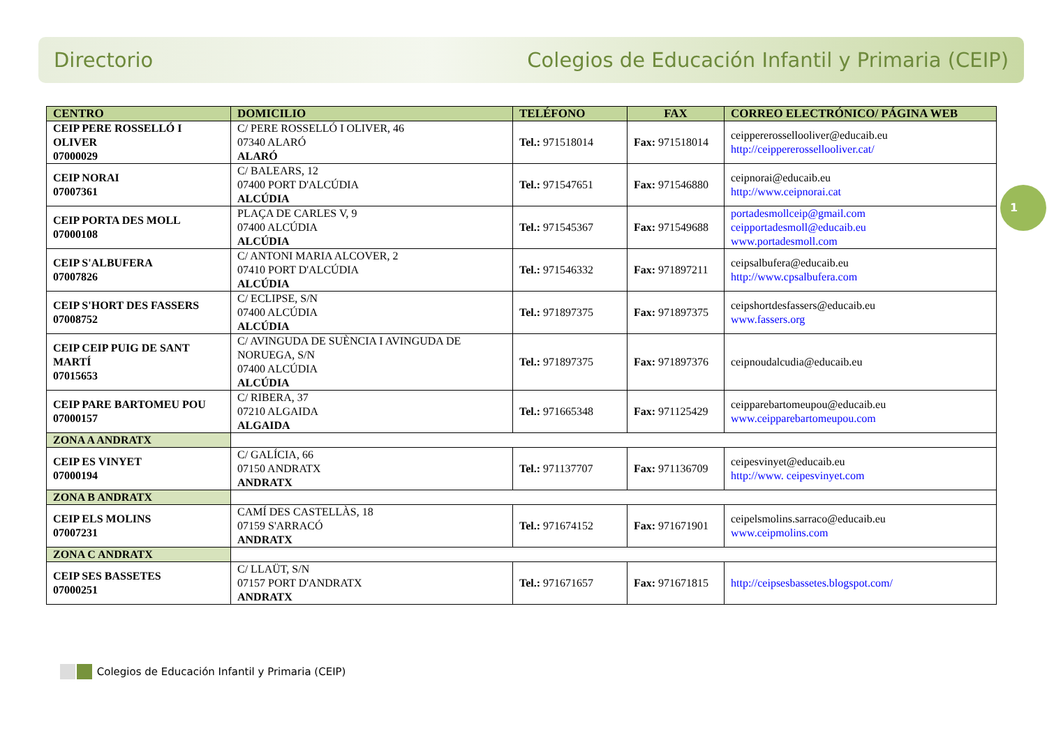Directorio Colegios de Educación Infantil y Primaria (CEIP)
1
| CENTRO | DOMICILIO | TELÉFONO | FAX | CORREO ELECTRÓNICO/ PÁGINA WEB |
| --- | --- | --- | --- | --- |
| CEIP PERE ROSSELLÓ I OLIVER 07000029 | C/ PERE ROSSELLÓ I OLIVER, 46 07340 ALARÓ ALARÓ | Tel.: 971518014 | Fax: 971518014 | ceippererossellooliver@educaib.eu http://ceippererossellooliver.cat/ |
| CEIP NORAI 07007361 | C/ BALEARS, 12 07400 PORT D'ALCÚDIA ALCÚDIA | Tel.: 971547651 | Fax: 971546880 | ceipnorai@educaib.eu http://www.ceipnorai.cat |
| CEIP PORTA DES MOLL 07000108 | PLAÇA DE CARLES V, 9 07400 ALCÚDIA ALCÚDIA | Tel.: 971545367 | Fax: 971549688 | portadesmollceip@gmail.com ceipportadesmoll@educaib.eu www.portadesmoll.com |
| CEIP S'ALBUFERA 07007826 | C/ ANTONI MARIA ALCOVER, 2 07410 PORT D'ALCÚDIA ALCÚDIA | Tel.: 971546332 | Fax: 971897211 | ceipsalbufera@educaib.eu http://www.cpsalbufera.com |
| CEIP S'HORT DES FASSERS 07008752 | C/ ECLIPSE, S/N 07400 ALCÚDIA ALCÚDIA | Tel.: 971897375 | Fax: 971897375 | ceipshortdesfassers@educaib.eu www.fassers.org |
| CEIP CEIP PUIG DE SANT MARTÍ 07015653 | C/ AVINGUDA DE SUÈNCIA I AVINGUDA DE NORUEGA, S/N 07400 ALCÚDIA ALCÚDIA | Tel.: 971897375 | Fax: 971897376 | ceipnoudalcudia@educaib.eu |
| CEIP PARE BARTOMEU POU 07000157 | C/ RIBERA, 37 07210 ALGAIDA ALGAIDA | Tel.: 971665348 | Fax: 971125429 | ceipparebartomeupou@educaib.eu www.ceipparebartomeupou.com |
| ZONA A ANDRATX | | | | |
| CEIP ES VINYET 07000194 | C/ GALÍCIA, 66 07150 ANDRATX ANDRATX | Tel.: 971137707 | Fax: 971136709 | ceipesvinyet@educaib.eu http://www. ceipesvinyet.com |
| ZONA B ANDRATX | | | | |
| CEIP ELS MOLINS 07007231 | CAMÍ DES CASTELLÀS, 18 07159 S'ARRACÓ ANDRATX | Tel.: 971674152 | Fax: 971671901 | ceipelsmolins.sarraco@educaib.eu www.ceipmolins.com |
| ZONA C ANDRATX | | | | |
| CEIP SES BASSETES 07000251 | C/ LLAÜT, S/N 07157 PORT D'ANDRATX ANDRATX | Tel.: 971671657 | Fax: 971671815 | http://ceipsesbassetes.blogspot.com/ |
Colegios de Educación Infantil y Primaria (CEIP)